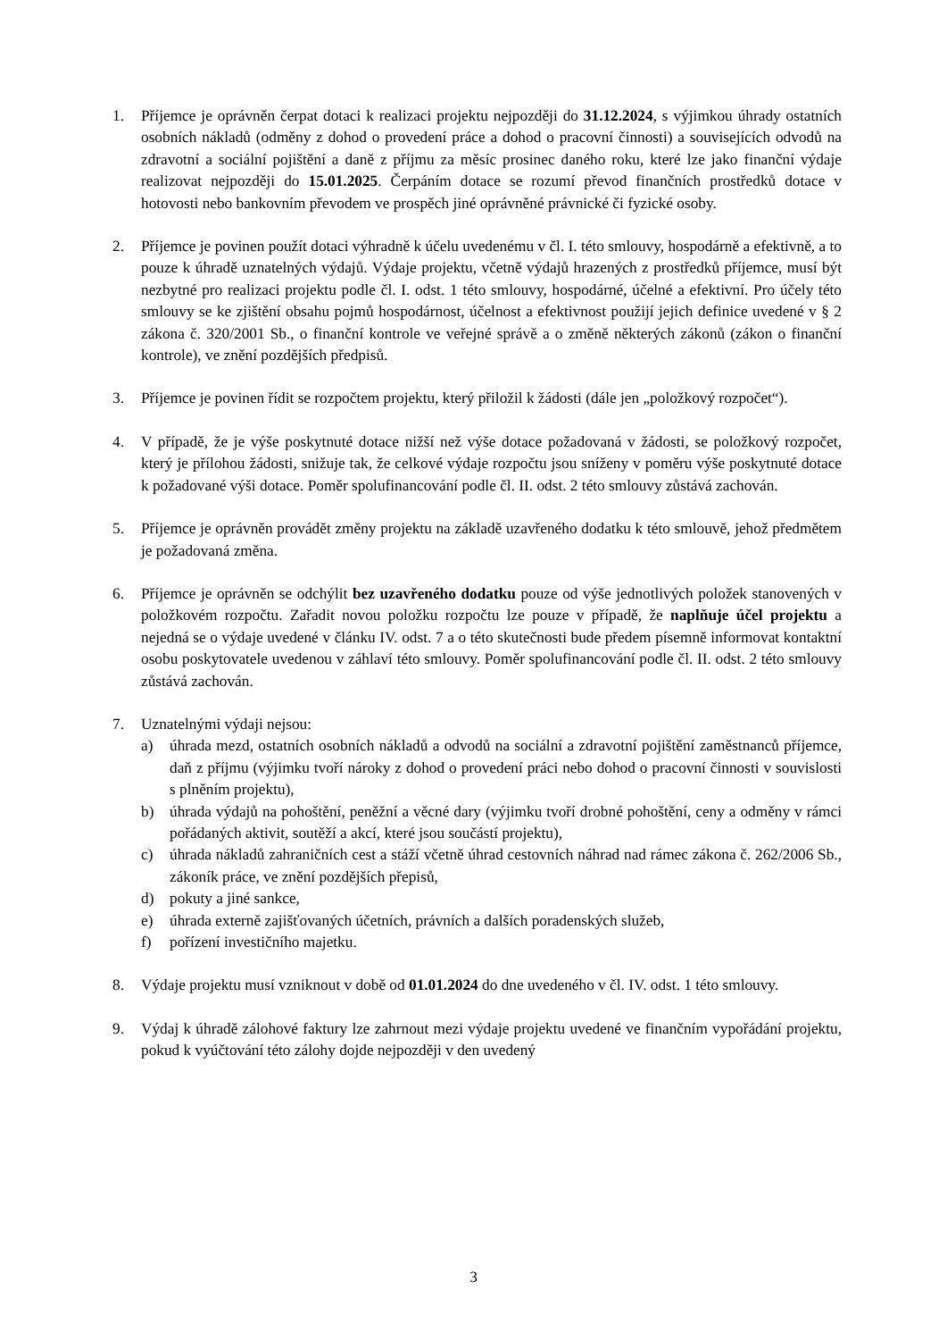1. Příjemce je oprávněn čerpat dotaci k realizaci projektu nejpozději do 31.12.2024, s výjimkou úhrady ostatních osobních nákladů (odměny z dohod o provedení práce a dohod o pracovní činnosti) a souvisejících odvodů na zdravotní a sociální pojištění a daně z příjmu za měsíc prosinec daného roku, které lze jako finanční výdaje realizovat nejpozději do 15.01.2025. Čerpáním dotace se rozumí převod finančních prostředků dotace v hotovosti nebo bankovním převodem ve prospěch jiné oprávněné právnické či fyzické osoby.
2. Příjemce je povinen použít dotaci výhradně k účelu uvedenému v čl. I. této smlouvy, hospodárně a efektivně, a to pouze k úhradě uznatelných výdajů. Výdaje projektu, včetně výdajů hrazených z prostředků příjemce, musí být nezbytné pro realizaci projektu podle čl. I. odst. 1 této smlouvy, hospodárné, účelné a efektivní. Pro účely této smlouvy se ke zjištění obsahu pojmů hospodárnost, účelnost a efektivnost použijí jejich definice uvedené v § 2 zákona č. 320/2001 Sb., o finanční kontrole ve veřejné správě a o změně některých zákonů (zákon o finanční kontrole), ve znění pozdějších předpisů.
3. Příjemce je povinen řídit se rozpočtem projektu, který přiložil k žádosti (dále jen „položkový rozpočet“).
4. V případě, že je výše poskytnuté dotace nižší než výše dotace požadovaná v žádosti, se položkový rozpočet, který je přílohou žádosti, snižuje tak, že celkové výdaje rozpočtu jsou sníženy v poměru výše poskytnuté dotace k požadované výši dotace. Poměr spolufinancování podle čl. II. odst. 2 této smlouvy zůstává zachován.
5. Příjemce je oprávněn provádět změny projektu na základě uzavřeného dodatku k této smlouvě, jehož předmětem je požadovaná změna.
6. Příjemce je oprávněn se odchýlit bez uzavřeného dodatku pouze od výše jednotlivých položek stanovených v položkovém rozpočtu. Zařadit novou položku rozpočtu lze pouze v případě, že naplňuje účel projektu a nejedná se o výdaje uvedené v článku IV. odst. 7 a o této skutečnosti bude předem písemně informovat kontaktní osobu poskytovatele uvedenou v záhlaví této smlouvy. Poměr spolufinancování podle čl. II. odst. 2 této smlouvy zůstává zachován.
7. Uznatelnými výdaji nejsou:
a) úhrada mezd, ostatních osobních nákladů a odvodů na sociální a zdravotní pojištění zaměstnanců příjemce, daň z příjmu (výjimku tvoří nároky z dohod o provedení práci nebo dohod o pracovní činnosti v souvislosti s plněním projektu),
b) úhrada výdajů na pohoštění, peněžní a věcné dary (výjimku tvoří drobné pohoštění, ceny a odměny v rámci pořádaných aktivit, soutěží a akcí, které jsou součástí projektu),
c) úhrada nákladů zahraničních cest a stáží včetně úhrad cestovních náhrad nad rámec zákona č. 262/2006 Sb., zákoník práce, ve znění pozdějších přepisů,
d) pokuty a jiné sankce,
e) úhrada externě zajišťovaných účetních, právních a dalších poradenských služeb,
f) pořízení investičního majetku.
8. Výdaje projektu musí vzniknout v době od 01.01.2024 do dne uvedeného v čl. IV. odst. 1 této smlouvy.
9. Výdaj k úhradě zálohové faktury lze zahrnout mezi výdaje projektu uvedené ve finančním vypořádání projektu, pokud k vyúčtování této zálohy dojde nejpozději v den uvedený
3